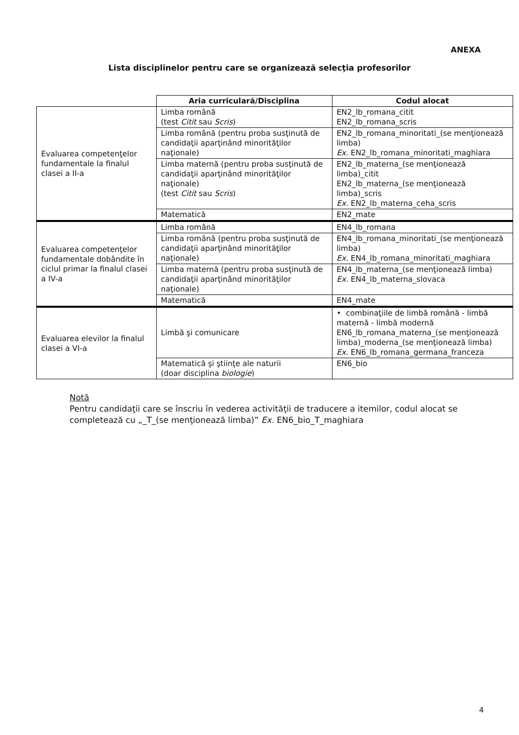ANEXA
Lista disciplinelor pentru care se organizează selecţia profesorilor
| | Aria curriculară/Disciplina | Codul alocat |
| --- | --- | --- |
| Evaluarea competenţelor fundamentale la finalul clasei a II-a | Limba română (test Citit sau Scris ) | EN2_lb_romana_citit EN2_lb_romana_scris |
| | Limba română (pentru proba susţinută de candidaţii aparţinând minorităţilor naţionale) | EN2_lb_romana_minoritati_(se menţionează limba) Ex. EN2_lb_romana_minoritati_maghiara |
| | Limba maternă (pentru proba susţinută de candidaţii aparţinând minorităţilor naţionale) (test Citit sau Scris ) | EN2_lb_materna_(se menţionează limba)_citit EN2_lb_materna_(se menţionează limba)_scris Ex. EN2_lb_materna_ceha_scris |
| | Matematică | EN2_mate |
| Evaluarea competenţelor fundamentale dobândite în ciclul primar la finalul clasei a IV-a | Limba română | EN4_lb_romana |
| | Limba română (pentru proba susţinută de candidaţii aparţinând minorităţilor naţionale) | EN4_lb_romana_minoritati_(se menţionează limba) Ex. EN4_lb_romana_minoritati_maghiara |
| | Limba maternă (pentru proba susţinută de candidaţii aparţinând minorităţilor naţionale) | EN4_lb_materna_(se menţionează limba) Ex. EN4_lb_materna_slovaca |
| | Matematică | EN4_mate |
| Evaluarea elevilor la finalul clasei a VI-a | Limbă şi comunicare | • combinaţiile de limbă română - limbă maternă - limbă modernă EN6_lb_romana_materna_(se menţionează limba)_moderna_(se menţionează limba) Ex. EN6_lb_romana_germana_franceza |
| | Matematică şi ştiinţe ale naturii (doar disciplina biologie ) | EN6_bio |
Notă
Pentru candidaţii care se înscriu în vederea activităţii de traducere a itemilor, codul alocat se completează cu „_T_(se menţionează limba)” Ex. EN6_bio_T_maghiara
4